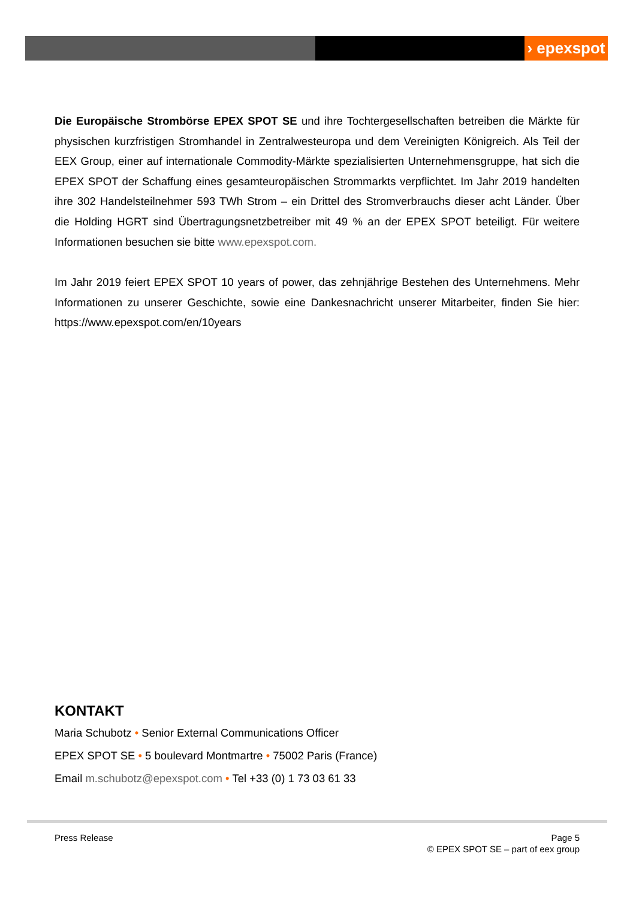› epexspot
Die Europäische Strombörse EPEX SPOT SE und ihre Tochtergesellschaften betreiben die Märkte für physischen kurzfristigen Stromhandel in Zentralwesteuropa und dem Vereinigten Königreich. Als Teil der EEX Group, einer auf internationale Commodity-Märkte spezialisierten Unternehmensgruppe, hat sich die EPEX SPOT der Schaffung eines gesamteuropäischen Strommarkts verpflichtet. Im Jahr 2019 handelten ihre 302 Handelsteilnehmer 593 TWh Strom – ein Drittel des Stromverbrauchs dieser acht Länder. Über die Holding HGRT sind Übertragungsnetzbetreiber mit 49 % an der EPEX SPOT beteiligt. Für weitere Informationen besuchen sie bitte www.epexspot.com.
Im Jahr 2019 feiert EPEX SPOT 10 years of power, das zehnjährige Bestehen des Unternehmens. Mehr Informationen zu unserer Geschichte, sowie eine Dankesnachricht unserer Mitarbeiter, finden Sie hier: https://www.epexspot.com/en/10years
KONTAKT
Maria Schubotz • Senior External Communications Officer
EPEX SPOT SE • 5 boulevard Montmartre • 75002 Paris (France)
Email m.schubotz@epexspot.com • Tel +33 (0) 1 73 03 61 33
Press Release Page 5
© EPEX SPOT SE – part of eex group